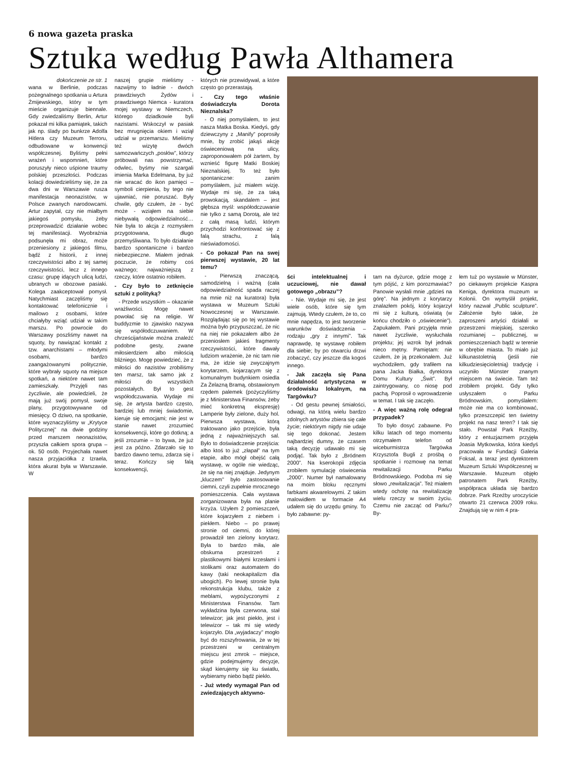6 nowa gazeta praska
Sztuka według Pawła Althamera
dokończenie ze str. 1
wana w Berlinie, podczas pożegnalnego spotkania u Artura Żmijewskiego, który w tym mieście organizuje biennale. Gdy zwiedzaliśmy Berlin, Artur pokazał mi kilka pamiątek, takich jak np. ślady po bunkrze Adolfa Hitlera czy Muzeum Terroru, odbudowane w konwencji współczesnej. Byliśmy pełni wrażeń i wspomnień, które poruszyły nieco uśpione traumy polskiej przeszłości. Podczas kolacji dowiedzieliśmy się, że za dwa dni w Warszawie rusza manifestacja neonazistów, w Polsce zwanych narodowcami. Artur zapytał, czy nie miałbym jakiegoś pomysłu, żeby przeprowadzić działanie wobec tej manifestacji. Wyobraźnia podsunęła mi obraz, może przeniesiony z jakiegoś filmu, bądź z historii, z innej rzeczywistości albo z tej samej rzeczywistości, lecz z innego czasu: grupę idących ulicą ludzi, ubranych w obozowe pasiaki. Kolega zaakceptował pomysł. Natychmiast zaczęliśmy się kontaktować telefonicznie i mailowo z osobami, które chciałyby wziąć udział w takim marszu. Po powrocie do Warszawy poszliśmy nawet na squoty, by nawiązać kontakt z tzw. anarchistami – młodymi osobami, bardzo zaangażowanymi politycznie, które wybrały squoty na miejsce spotkań, a niektóre nawet tam zamieszkały. Przyjęli nas życzliwie, ale powiedzieli, że mają już swój pomysł, swoje plany, przygotowywane od miesięcy. O dziwo, na spotkanie, które wyznaczyliśmy w „Krytyce Politycznej” na dwie godziny przed marszem neonazistów, przyszła całkiem spora grupa – ok. 50 osób. Przyjechała nawet nasza przyjaciółka z Izraela, która akurat była w Warszawie. W
naszej grupie mieliśmy - nazwijmy to ładnie - dwóch prawdziwych Żydów i prawdziwego Niemca - kuratora mojej wystawy w Niemczech, którego dziadkowie byli nazistami. Wskoczył w pasiak bez mrugnięcia okiem i wziął udział w przemarszu. Mieliśmy też wizytę dwóch samozwańczych „posłów”, którzy próbowali nas powstrzymać, odwlec, byśmy nie szargali imienia Marka Edelmana, by już nie wracać do ikon pamięci – symboli cierpienia, by tego nie ujawniać, nie poruszać. Były chwile, gdy czułem, że - być może - wziąłem na siebie niebywałą odpowiedzialność… Nie była to akcja z rozmysłem przygotowana, długo przemyśliwana. To było działanie bardzo spontaniczne i bardzo niebezpieczne. Miałem jednak poczucie, że robimy coś ważnego; najważniejszą z rzeczy, które ostatnio robiłem.
- Czy było to zetknięcie sztuki z polityką?
- Przede wszystkim – okazanie wrażliwości. Mogę nawet powołać się na religie. W buddyzmie to zjawisko nazywa się współodczuwaniem. W chrześcijaństwie można znaleźć podobne gesty, zwane miłosierdziem albo miłością bliźniego. Mogę powiedzieć, że z miłości do nazistów zrobiliśmy ten marsz, tak samo jak z miłości do wszystkich pozostałych. Był to gest współodczuwania. Wydaje mi się, że artysta bardzo często, bardziej lub mniej świadomie, kieruje się emocjami; nie jest w stanie nawet zrozumieć konsekwencji, które go dotkną; a jeśli zrozumie – to bywa, że już jest za późno. Zdarzało się to bardzo dawno temu, zdarza się i teraz. Kończy się falą konsekwencji,
których nie przewidywał, a które często go przerastają.
- Czy tego właśnie doświadczyła Dorota Nieznalska?
- O niej pomyślałem, to jest nasza Matka Boska. Kiedyś, gdy dziewczyny z „Manify” poprosiły mnie, by zrobić jakąś akcję oświeceniową na ulicy, zaproponowałem pół żartem, by wznieść figurę Matki Boskiej Nieznalskiej. To też było spontaniczne: zanim pomyślałem, już miałem wizję. Wydaje mi się, że za taką prowokacją, skandalem – jest głębsza myśl: współodczuwanie nie tylko z samą Dorotą, ale też z całą masą ludzi, którym przychodzi konfrontować się z falą strachu, z falą nieświadomości.
- Co pokazał Pan na swej pierwszej wystawie, 20 lat temu?
- Pierwszą znaczącą, samodzielną i ważną (cała odpowiedzialność spada raczej na mnie niż na kuratora) była wystawa w Muzeum Sztuki Nowoczesnej w Warszawie. Rozglądając się po tej wystawie można było przypuszczać, że nic na niej nie pokazałem albo że przeniosłem jakieś fragmenty rzeczywistości, które dawały ludziom wrażenie, że nic tam nie ma, że idzie się zwyczajnym korytarzem, kojarzącym się z komunalnym budynkiem osiedla Za Żelazną Bramą, obstawionym rzędem palemek (pożyczyliśmy je z Ministerstwa Finansów, żeby mieć konkretną ekspresję) Lamperie były zielone, duży hol. Pierwsza wystawa, którą traktowano jako przejście, była jedną z najważniejszych sal. Było to doświadczenie przejścia: albo ktoś to już „złapał” na tym etapie, albo mógł obejść całą wystawę, w ogóle nie wiedząc, że się na niej znajduje. Jedynym „kluczem” było zastosowanie ciemni, czyli zupełnie mrocznego pomieszczenia. Cała wystawa zorganizowana była na planie krzyża. Użyłem 2 pomieszczeń, które kojarzyłem z niebem i piekłem. Niebo – po prawej stronie od ciemni, do której prowadził ten zielony korytarz. Była to bardzo miła, ale obskurna przestrzeń z plastikowymi białymi krzesłami i stolikami oraz automatem do kawy (taki neokapitalizm dla ubogich). Po lewej stronie była rekonstrukcja klubu, także z meblami, wypożyczonymi z Ministerstwa Finansów. Tam wykładzina była czerwona, stał telewizor; jak jest piekło, jest i telewizor – tak mi się wtedy kojarzyło. Dla „wyjadaczy” mogło być do rozszyfrowania, że w tej przestrzeni w centralnym miejscu jest zmrok – miejsce, gdzie podejmujemy decyzje, skąd kierujemy się ku światłu, wybieramy niebo bądź piekło.
- Już wtedy wymagał Pan od zwiedzających aktywno-
ści intelektualnej i uczuciowej, nie dawał gotowego „obrazu”?
- Nie. Wydaje mi się, że jest wiele osób, które się tym zajmują. Wtedy czułem, że to, co mnie napędza, to jest tworzenie warunków doświadczenia – rodzaju „gry z innymi”. Tak naprawdę, tę wystawę robiłem dla siebie; by po otwarciu drzwi zobaczyć, czy jeszcze dla kogoś innego.
- Jak zaczęła się Pana działalność artystyczna w środowisku lokalnym, na Targówku?
- Od gestu pewnej śmiałości, odwagi, na którą wielu bardzo zdolnych artystów zbiera się całe życie; niektórym nigdy nie udaje się tego dokonać. Jestem najbardziej dumny, że czasem taką decyzję udawało mi się podjąć. Tak było z „Bródnem 2000”. Na kserokopii zdjęcia zrobiłem symulację oświecenia „2000”. Numer był namalowany na moim bloku ręcznymi farbkami akwarelowymi. Z takim malowidłem w formacie A4 udałem się do urzędu gminy. To było zabawne: py-
tam na dyżurce, gdzie mogę z tym pójść, z kim porozmawiać? Panowie wysłali mnie „gdzieś na górę”. Na jednym z korytarzy znalazłem pokój, który kojarzył mi się z kulturą, oświatą (w końcu chodziło o „oświecenie”). Zapukałem. Pani przyjęła mnie nawet życzliwie, wysłuchała projektu; jej wzrok był jednak nieco mętny. Pamiętam: nie czułem, że ją przekonałem. Już wychodziłem, gdy trafiłem na pana Jacka Białka, dyrektora Domu Kultury „Świt”. Był zaintrygowany, co niosę pod pachą. Poprosił o wprowadzenie w temat. I tak się zaczęło.
- A więc ważną rolę odegrał przypadek?
To było dosyć zabawne. Po kilku latach od tego momentu otrzymałem telefon od wiceburmistrza Targówka Krzysztofa Bugli z prośbą o spotkanie i rozmowę na temat rewitalizacji Parku Bródnowskiego. Podoba mi się słowo „rewitalizacja”. Też miałem wtedy ochotę na rewitalizację wielu rzeczy w swoim życiu. Czemu nie zacząć od Parku? By-
łem tuż po wystawie w Münster, po ciekawym projekcie Kaspra Keniga, dyrektora muzeum w Kolonii. On wymyślił projekt, który nazwał „Public sculpture”. Założenie było takie, że zaproszeni artyści działali w przestrzeni miejskiej, szeroko rozumianej – publicznej, w pomieszczeniach bądź w terenie w obrębie miasta. To miało już kilkunastoletnią (jeśli nie kilkudziesięcioletnią) tradycję i uczyniło Münster znanym miejscem na świecie. Tam też zrobiłem projekt. Gdy tylko usłyszałem o Parku Bródnowskim, pomyślałem: może nie ma co kombinować, tylko przeszczepić ten świetny projekt na nasz teren? I tak się stało. Powstał Park Rzeźby, który z entuzjazmem przyjęła Joasia Mytkowska, która kiedyś pracowała w Fundacji Galeria Foksal, a teraz jest dyrektorem Muzeum Sztuki Współczesnej w Warszawie. Muzeum objęło patronatem Park Rzeźby, współpraca układa się bardzo dobrze. Park Rzeźby uroczyście otwarto 21 czerwca 2009 roku. Znajdują się w nim 4 pra-